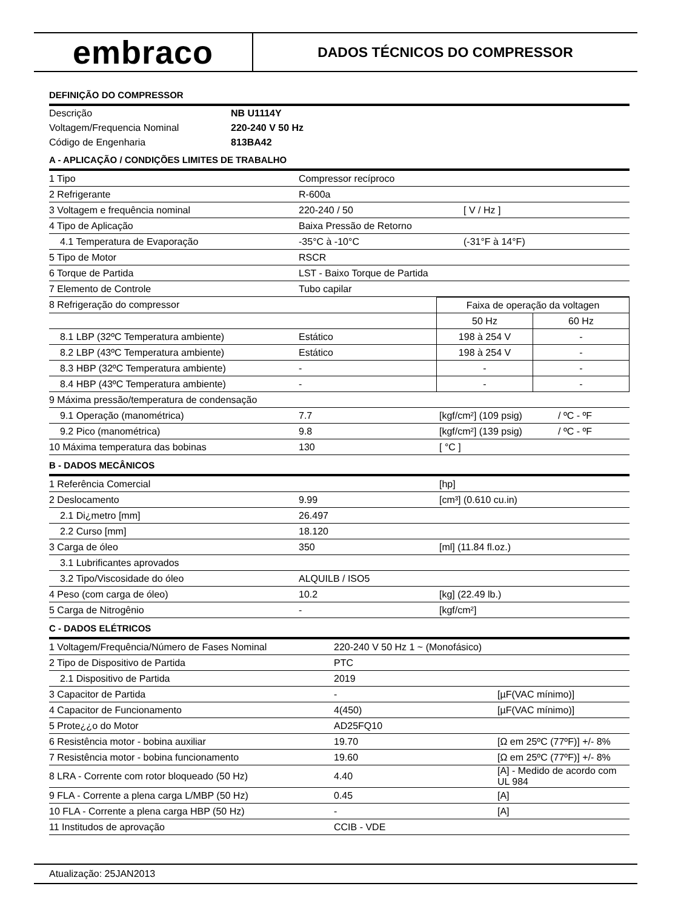embraco
DADOS TÉCNICOS DO COMPRESSOR
DEFINIÇÃO DO COMPRESSOR
| Descrição | NB U1114Y |
| Voltagem/Frequencia Nominal | 220-240 V 50 Hz |
| Código de Engenharia | 813BA42 |
A - APLICAÇÃO / CONDIÇÕES LIMITES DE TRABALHO
| 1 Tipo | Compressor recíproco | |
| 2 Refrigerante | R-600a | |
| 3 Voltagem e frequência nominal | 220-240 / 50 | [ V / Hz ] |
| 4 Tipo de Aplicação | Baixa Pressão de Retorno | |
| 4.1 Temperatura de Evaporação | -35°C à -10°C | (-31°F à 14°F) |
| 5 Tipo de Motor | RSCR | |
| 6 Torque de Partida | LST - Baixo Torque de Partida | |
| 7 Elemento de Controle | Tubo capilar | |
| 8 Refrigeração do compressor | | Faixa de operação da voltagen | |
| | | 50 Hz | 60 Hz |
| 8.1 LBP (32ºC Temperatura ambiente) | Estático | 198 à 254 V | - |
| 8.2 LBP (43ºC Temperatura ambiente) | Estático | 198 à 254 V | - |
| 8.3 HBP (32ºC Temperatura ambiente) | - | - | - |
| 8.4 HBP (43ºC Temperatura ambiente) | - | - | - |
| 9 Máxima pressão/temperatura de condensação | | | |
| 9.1 Operação (manométrica) | 7.7 | [kgf/cm²] (109 psig) | / ºC - ºF |
| 9.2 Pico (manométrica) | 9.8 | [kgf/cm²] (139 psig) | / ºC - ºF |
| 10 Máxima temperatura das bobinas | 130 | [ °C ] | |
B - DADOS MECÂNICOS
| 1 Referência Comercial | | [hp] |
| 2 Deslocamento | 9.99 | [cm³] (0.610 cu.in) |
| 2.1 Di¿metro [mm] | 26.497 | |
| 2.2 Curso [mm] | 18.120 | |
| 3 Carga de óleo | 350 | [ml] (11.84 fl.oz.) |
| 3.1 Lubrificantes aprovados | | |
| 3.2 Tipo/Viscosidade do óleo | ALQUILB / ISO5 | |
| 4 Peso (com carga de óleo) | 10.2 | [kg] (22.49 lb.) |
| 5 Carga de Nitrogênio | - | [kgf/cm²] |
C - DADOS ELÉTRICOS
| 1 Voltagem/Frequência/Número de Fases Nominal | 220-240 V 50 Hz 1 ~ (Monofásico) | |
| 2 Tipo de Dispositivo de Partida | PTC | |
| 2.1 Dispositivo de Partida | 2019 | |
| 3 Capacitor de Partida | - | [µF(VAC mínimo)] |
| 4 Capacitor de Funcionamento | 4(450) | [µF(VAC mínimo)] |
| 5 Prote¿¿o do Motor | AD25FQ10 | |
| 6 Resistência motor - bobina auxiliar | 19.70 | [Ω em 25ºC (77ºF)] +/- 8% |
| 7 Resistência motor - bobina funcionamento | 19.60 | [Ω em 25ºC (77ºF)] +/- 8% |
| 8 LRA - Corrente com rotor bloqueado (50 Hz) | 4.40 | [A] - Medido de acordo com UL 984 |
| 9 FLA - Corrente a plena carga L/MBP (50 Hz) | 0.45 | [A] |
| 10 FLA - Corrente a plena carga HBP (50 Hz) | - | [A] |
| 11 Institudos de aprovação | CCIB - VDE | |
Atualização: 25JAN2013